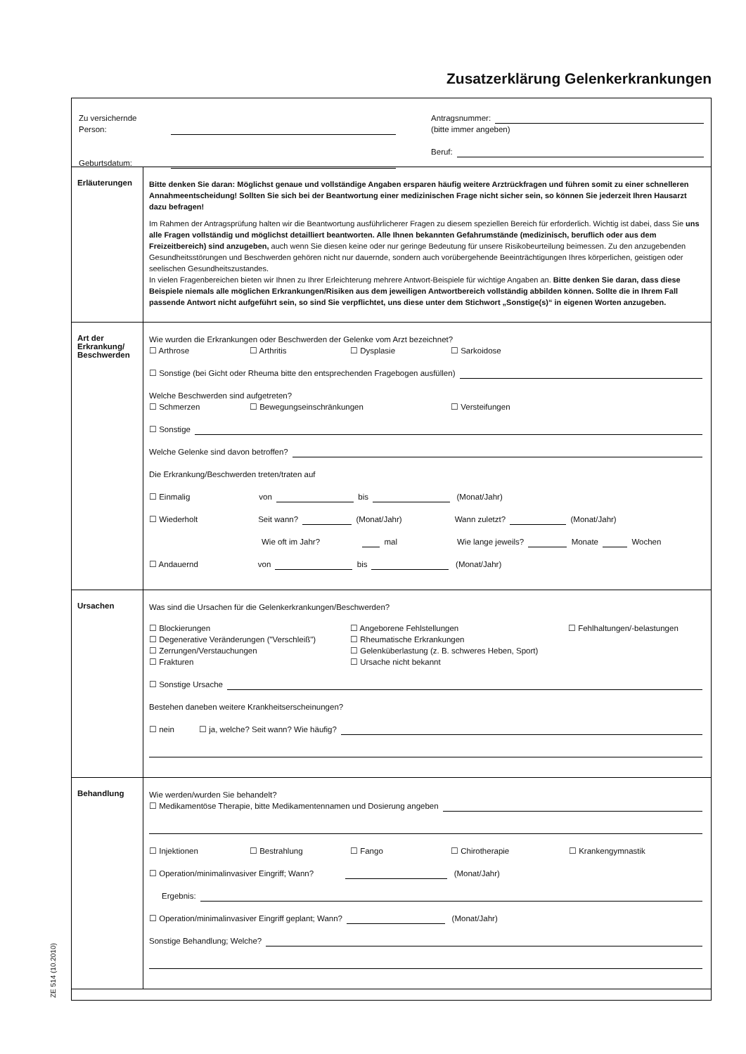Zusatzerklärung Gelenkerkrankungen
Zu versichernde Person:
Geburtsdatum:
Antragsnummer:
(bitte immer angeben)
Beruf:
Erläuterungen
Bitte denken Sie daran: Möglichst genaue und vollständige Angaben ersparen häufig weitere Arztrückfragen und führen somit zu einer schnelleren Annahmeentscheidung! Sollten Sie sich bei der Beantwortung einer medizinischen Frage nicht sicher sein, so können Sie jederzeit Ihren Hausarzt dazu befragen!
Im Rahmen der Antragsprüfung halten wir die Beantwortung ausführlicherer Fragen zu diesem speziellen Bereich für erforderlich. Wichtig ist dabei, dass Sie uns alle Fragen vollständig und möglichst detailliert beantworten. Alle Ihnen bekannten Gefahrumstände (medizinisch, beruflich oder aus dem Freizeitbereich) sind anzugeben, auch wenn Sie diesen keine oder nur geringe Bedeutung für unsere Risikobeurteilung beimessen. Zu den anzugebenden Gesundheitsstörungen und Beschwerden gehören nicht nur dauernde, sondern auch vorübergehende Beeinträchtigungen Ihres körperlichen, geistigen oder seelischen Gesundheitszustandes.
In vielen Fragenbereichen bieten wir Ihnen zu Ihrer Erleichterung mehrere Antwort-Beispiele für wichtige Angaben an. Bitte denken Sie daran, dass diese Beispiele niemals alle möglichen Erkrankungen/Risiken aus dem jeweiligen Antwortbereich vollständig abbilden können. Sollte die in Ihrem Fall passende Antwort nicht aufgeführt sein, so sind Sie verpflichtet, uns diese unter dem Stichwort „Sonstige(s)“ in eigenen Worten anzugeben.
Art der Erkrankung/ Beschwerden
Wie wurden die Erkrankungen oder Beschwerden der Gelenke vom Arzt bezeichnet?
☐ Arthrose ☐ Arthritis ☐ Dysplasie ☐ Sarkoidose
☐ Sonstige (bei Gicht oder Rheuma bitte den entsprechenden Fragebogen ausfüllen)
Welche Beschwerden sind aufgetreten?
☐ Schmerzen ☐ Bewegungseinschränkungen ☐ Versteifungen
☐ Sonstige
Welche Gelenke sind davon betroffen?
Die Erkrankung/Beschwerden treten/traten auf
☐ Einmalig von bis (Monat/Jahr)
☐ Wiederholt Seit wann? (Monat/Jahr) Wann zuletzt? (Monat/Jahr)
Wie oft im Jahr? mal Wie lange jeweils? Monate Wochen
☐ Andauernd von bis (Monat/Jahr)
Ursachen
Was sind die Ursachen für die Gelenkerkrankungen/Beschwerden?
☐ Blockierungen ☐ Angeborene Fehlstellungen ☐ Fehlhaltungen/-belastungen ☐ Degenerative Veränderungen ("Verschleiß") ☐ Rheumatische Erkrankungen ☐ Zerrungen/Verstauchungen ☐ Gelenküberlastung (z. B. schweres Heben, Sport) ☐ Frakturen ☐ Ursache nicht bekannt
☐ Sonstige Ursache
Bestehen daneben weitere Krankheitserscheinungen?
☐ nein ☐ ja, welche? Seit wann? Wie häufig?
Behandlung
Wie werden/wurden Sie behandelt?
☐ Medikamentöse Therapie, bitte Medikamentennamen und Dosierung angeben
☐ Injektionen ☐ Bestrahlung ☐ Fango ☐ Chirotherapie ☐ Krankengymnastik
☐ Operation/minimalinvasiver Eingriff; Wann? (Monat/Jahr)
Ergebnis:
☐ Operation/minimalinvasiver Eingriff geplant; Wann? (Monat/Jahr)
Sonstige Behandlung; Welche?
ZE 514 (10.2010)